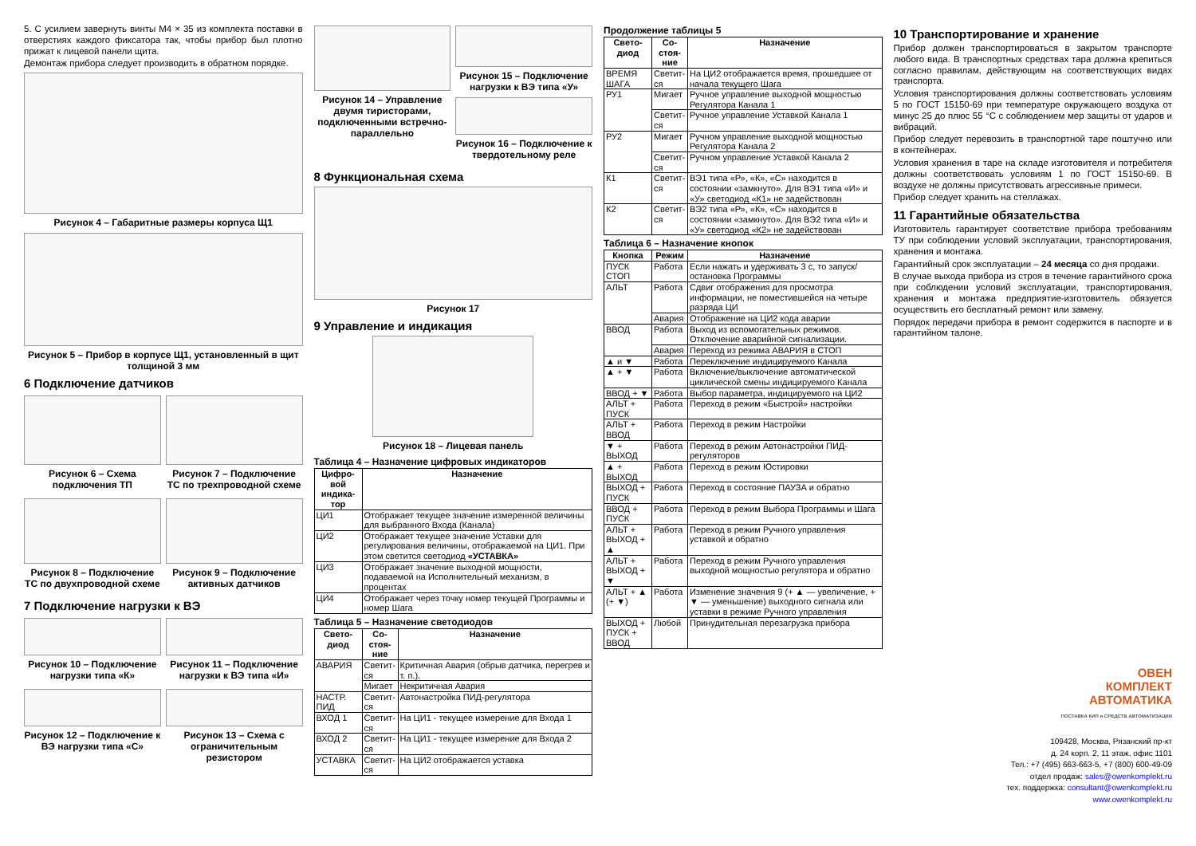5. С усилием завернуть винты М4 × 35 из комплекта поставки в отверстиях каждого фиксатора так, чтобы прибор был плотно прижат к лицевой панели щита.
Демонтаж прибора следует производить в обратном порядке.
Рисунок 4 – Габаритные размеры корпуса Щ1
Рисунок 5 – Прибор в корпусе Щ1, установленный в щит толщиной 3 мм
6 Подключение датчиков
Рисунок 6 – Схема подключения ТП
Рисунок 7 – Подключение ТС по трехпроводной схеме
Рисунок 8 – Подключение ТС по двухпроводной схеме
Рисунок 9 – Подключение активных датчиков
7 Подключение нагрузки к ВЭ
Рисунок 10 – Подключение нагрузки типа «К»
Рисунок 11 – Подключение нагрузки к ВЭ типа «И»
Рисунок 12 – Подключение к ВЭ нагрузки типа «С»
Рисунок 13 – Схема с ограничительным резистором
Рисунок 14 – Управление двумя тиристорами, подключенными встречно-параллельно
Рисунок 15 – Подключение нагрузки к ВЭ типа «У»
Рисунок 16 – Подключение к твердотельному реле
8 Функциональная схема
Рисунок 17
9 Управление и индикация
Рисунок 18 – Лицевая панель
Таблица 4 – Назначение цифровых индикаторов
| Цифро-вой индика-тор | Назначение |
| --- | --- |
| ЦИ1 | Отображает текущее значение измеренной величины для выбранного Входа (Канала) |
| ЦИ2 | Отображает текущее значение Уставки для регулирования величины, отображаемой на ЦИ1. При этом светится светодиод «УСТАВКА» |
| ЦИ3 | Отображает значение выходной мощности, подаваемой на Исполнительный механизм, в процентах |
| ЦИ4 | Отображает через точку номер текущей Программы и номер Шага |
Таблица 5 – Назначение светодиодов
| Свето-диод | Со-стоя-ние | Назначение |
| --- | --- | --- |
| АВАРИЯ | Светит-ся | Критичная Авария (обрыв датчика, перегрев и т. п.). |
| | Мигает | Некритичная Авария |
| НАСТР. ПИД | Светит-ся | Автонастройка ПИД-регулятора |
| ВХОД 1 | Светит-ся | На ЦИ1 - текущее измерение для Входа 1 |
| ВХОД 2 | Светит-ся | На ЦИ1 - текущее измерение для Входа 2 |
| УСТАВКА | Светит-ся | На ЦИ2 отображается уставка |
Продолжение таблицы 5
| Свето-диод | Со-стоя-ние | Назначение |
| --- | --- | --- |
| ВРЕМЯ ШАГА | Светит-ся | На ЦИ2 отображается время, прошедшее от начала текущего Шага |
| РУ1 | Мигает | Ручное управление выходной мощностью Регулятора Канала 1 |
| | Светит-ся | Ручное управление Уставкой Канала 1 |
| РУ2 | Мигает | Ручном управление выходной мощностью Регулятора Канала 2 |
| | Светит-ся | Ручном управление Уставкой Канала 2 |
| К1 | Светит-ся | ВЭ1 типа «Р», «К», «С» находится в состоянии «замкнуто». Для ВЭ1 типа «И» и «У» светодиод «К1» не задействован |
| К2 | Светит-ся | ВЭ2 типа «Р», «К», «С» находится в состоянии «замкнуто». Для ВЭ2 типа «И» и «У» светодиод «К2» не задействован |
Таблица 6 – Назначение кнопок
| Кнопка | Режим | Назначение |
| --- | --- | --- |
| ПУСК СТОП | Работа | Если нажать и удерживать 3 с, то запуск/остановка Программы |
| АЛЬТ | Работа | Сдвиг отображения для просмотра информации, не поместившейся на четыре разряда ЦИ |
| | Авария | Отображение на ЦИ2 кода аварии |
| ВВОД | Работа | Выход из вспомогательных режимов. Отключение аварийной сигнализации. |
| | Авария | Переход из режима АВАРИЯ в СТОП |
| ▲ и ▼ | Работа | Переключение индицируемого Канала |
| ▲ + ▼ | Работа | Включение/выключение автоматической циклической смены индицируемого Канала |
| ВВОД + ▼ | Работа | Выбор параметра, индицируемого на ЦИ2 |
| АЛЬТ + ПУСК | Работа | Переход в режим «Быстрой» настройки |
| АЛЬТ + ВВОД | Работа | Переход в режим Настройки |
| ▼ + ВЫХОД | Работа | Переход в режим Автонастройки ПИД-регуляторов |
| ▲ + ВЫХОД | Работа | Переход в режим Юстировки |
| ВЫХОД + ПУСК | Работа | Переход в состояние ПАУЗА и обратно |
| ВВОД + ПУСК | Работа | Переход в режим Выбора Программы и Шага |
| АЛЬТ + ВЫХОД + ▲ | Работа | Переход в режим Ручного управления уставкой и обратно |
| АЛЬТ + ВЫХОД + ▼ | Работа | Переход в режим Ручного управления выходной мощностью регулятора и обратно |
| АЛЬТ + ▲ (+ ▼) | Работа | Изменение значения 9 (+ ▲ — увеличение, + ▼ — уменьшение) выходного сигнала или уставки в режиме Ручного управления |
| ВЫХОД + ПУСК + ВВОД | Любой | Принудительная перезагрузка прибора |
10 Транспортирование и хранение
Прибор должен транспортироваться в закрытом транспорте любого вида. В транспортных средствах тара должна крепиться согласно правилам, действующим на соответствующих видах транспорта.
Условия транспортирования должны соответствовать условиям 5 по ГОСТ 15150-69 при температуре окружающего воздуха от минус 25 до плюс 55 °С с соблюдением мер защиты от ударов и вибраций.
Прибор следует перевозить в транспортной таре поштучно или в контейнерах.
Условия хранения в таре на складе изготовителя и потребителя должны соответствовать условиям 1 по ГОСТ 15150-69. В воздухе не должны присутствовать агрессивные примеси.
Прибор следует хранить на стеллажах.
11 Гарантийные обязательства
Изготовитель гарантирует соответствие прибора требованиям ТУ при соблюдении условий эксплуатации, транспортирования, хранения и монтажа.
Гарантийный срок эксплуатации – 24 месяца со дня продажи.
В случае выхода прибора из строя в течение гарантийного срока при соблюдении условий эксплуатации, транспортирования, хранения и монтажа предприятие-изготовитель обязуется осуществить его бесплатный ремонт или замену.
Порядок передачи прибора в ремонт содержится в паспорте и в гарантийном талоне.
ОВЕН
КОМПЛЕКТ
АВТОМАТИКА
ПОСТАВКА КИП и СРЕДСТВ АВТОМАТИЗАЦИИ
109428, Москва, Рязанский пр-кт
д. 24 корп. 2, 11 этаж, офис 1101
Тел.: +7 (495) 663-663-5, +7 (800) 600-49-09
отдел продаж: sales@owenkomplekt.ru
тех. поддержка: consultant@owenkomplekt.ru
www.owenkomplekt.ru